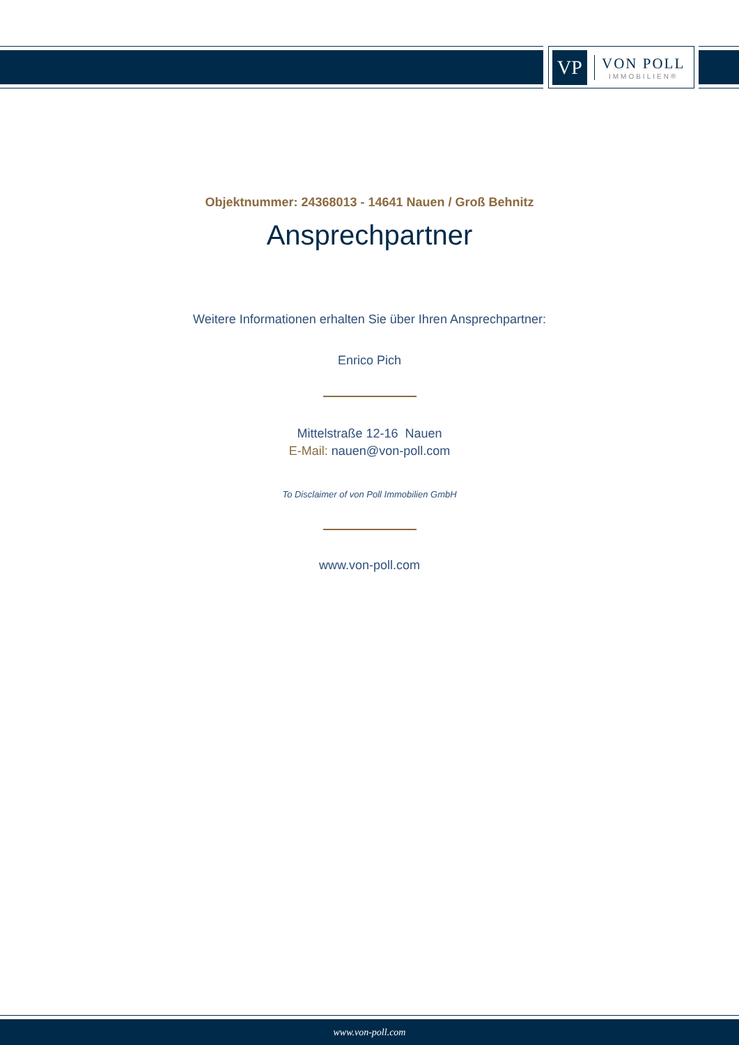VP
VON POLL
IMMOBILIEN®
Objektnummer: 24368013 - 14641 Nauen / Groß Behnitz
Ansprechpartner
Weitere Informationen erhalten Sie über Ihren Ansprechpartner:
Enrico Pich
Mittelstraße 12-16 Nauen
E-Mail: nauen@von-poll.com
To Disclaimer of von Poll Immobilien GmbH
www.von-poll.com
www.von-poll.com